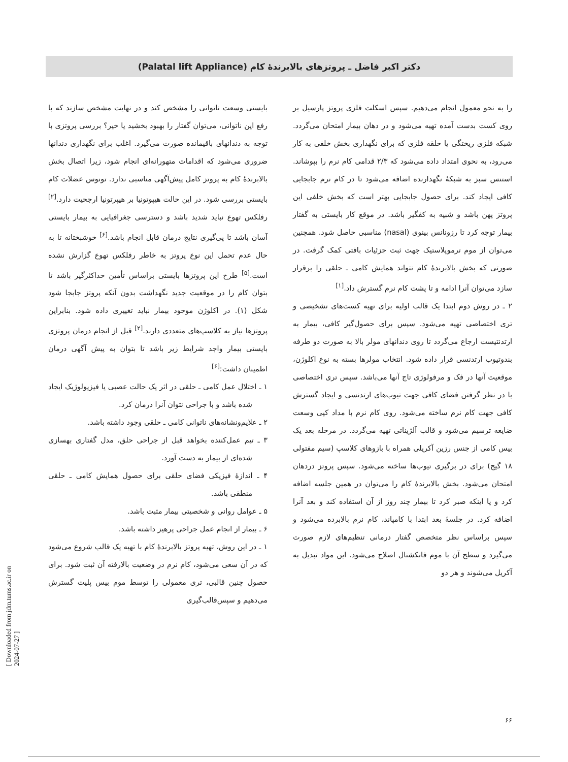دکتر اکبر فاضل ـ پروتزهای بالابرندهٔ کام (Palatal lift Appliance)
بایستی وسعت ناتوانی را مشخص کند و در نهایت مشخص سازند که با رفع این ناتوانی، می‌توان گفتار را بهبود بخشید یا خیر؟ بررسی پروتزی با توجه به دندانهای باقیمانده صورت می‌گیرد. اغلب برای نگهداری دندانها ضروری می‌شود که اقدامات متهورانه‌ای انجام شود، زیرا اتصال بخش بالابرندهٔ کام به پروتز کامل پیش‌آگهی مناسبی ندارد. تونوس عضلات کام بایستی بررسی شود. در این حالت هیپوتونیا بر هیپرتونیا ارجحیت دارد.<sup>[۲]</sup> رفلکس تهوع نباید شدید باشد و دسترسی جغرافیایی به بیمار بایستی آسان باشد تا پی‌گیری نتایج درمان قابل انجام باشد.<sup>[۶]</sup> خوشبختانه تا به حال عدم تحمل این نوع پروتز به خاطر رفلکس تهوع گزارش نشده است.<sup>[۵]</sup> طرح این پروتزها بایستی براساس تأمین حداکثرگیر باشد تا بتوان کام را در موقعیت جدید نگهداشت بدون آنکه پروتز جابجا شود شکل (۱). در اکلوژن موجود بیمار نباید تغییری داده شود. بنابراین پروتزها نیاز به کلاسپ‌های متعددی دارند.<sup>[۲]</sup> قبل از انجام درمان پروتزی بایستی بیمار واجد شرایط زیر باشد تا بتوان به پیش آگهی درمان اطمینان داشت:<sup>[۶]</sup>
۱ ـ اختلال عمل کامی ـ حلقی در اثر یک حالت عصبی یا فیزیولوژیک ایجاد شده باشد و با جراحی نتوان آنرا درمان کرد.
۲ ـ علایم‌ونشانه‌های ناتوانی کامی ـ حلقی وجود داشته باشد.
۳ ـ تیم عمل‌کننده بخواهد قبل از جراحی حلق، مدل گفتاری بهسازی شده‌ای از بیمار به دست آورد.
۴ ـ اندازهٔ فیزیکی فضای حلقی برای حصول همایش کامی ـ حلقی منطقی باشد.
۵ ـ عوامل روانی و شخصیتی بیمار مثبت باشد.
۶ ـ بیمار از انجام عمل جراحی پرهیز داشته باشد.
۱ ـ در این روش، تهیه پروتز بالابرندهٔ کام با تهیه یک قالب شروع می‌شود که در آن سعی می‌شود، کام نرم در وضعیت بالارفته آن ثبت شود. برای حصول چنین قالبی، تری معمولی را توسط موم بیس پلیت گسترش می‌دهیم و سپس‌قالب‌گیری
را به نحو معمول انجام می‌دهیم. سپس اسکلت فلزی پروتز پارسیل بر روی کست بدست آمده تهیه می‌شود و در دهان بیمار امتحان می‌گردد. شبکه فلزی ریختگی یا حلقه فلزی که برای نگهداری بخش خلفی به کار می‌رود، به نحوی امتداد داده می‌شود که ۲/۳ قدامی کام نرم را بپوشاند. استنس سبز به شبکهٔ نگهدارنده اضافه می‌شود تا در کام نرم جابجایی کافی ایجاد کند. برای حصول جابجایی بهتر است که بخش خلفی این پروتز پهن باشد و شبیه به کفگیر باشد. در موقع کار بایستی به گفتار بیمار توجه کرد تا رزونانس بینوی (nasal) مناسبی حاصل شود. همچنین می‌توان از موم ترموپلاستیک جهت ثبت جزئیات بافتی کمک گرفت. در صورتی که بخش بالابرندهٔ کام نتواند همایش کامی ـ حلقی را برقرار سازد می‌توان آنرا ادامه و تا پشت کام نرم گسترش داد.<sup>[۱]</sup>
۲ ـ در روش دوم ابتدا یک قالب اولیه برای تهیه کست‌های تشخیصی و تری اختصاصی تهیه می‌شود. سپس برای حصول‌گیر کافی، بیمار به ارتدنتیست ارجاع می‌گردد تا روی دندانهای مولر بالا به صورت دو طرفه بندوتیوب ارتدنسی قرار داده شود. انتخاب مولرها بسته به نوع اکلوژن، موقعیت آنها در فک و مرفولوژی تاج آنها می‌باشد. سپس تری اختصاصی با در نظر گرفتن فضای کافی جهت تیوب‌های ارتدنسی و ایجاد گسترش کافی جهت کام نرم ساخته می‌شود. روی کام نرم با مداد کپی وسعت ضایعه ترسیم می‌شود و قالب آلژیناتی تهیه می‌گردد. در مرحله بعد یک بیس کامی از جنس رزین آکریلی همراه با بازوهای کلاسپ (سیم مفتولی ۱۸ گیج) برای در برگیری تیوب‌ها ساخته می‌شود. سپس پروتز دردهان امتحان می‌شود. بخش بالابرندهٔ کام را می‌توان در همین جلسه اضافه کرد و یا اینکه صبر کرد تا بیمار چند روز از آن استفاده کند و بعد آنرا اضافه کرد. در جلسهٔ بعد ابتدا با کامپاند، کام نرم بالابرده می‌شود و سپس براساس نظر متخصص گفتار درمانی تنظیم‌های لازم صورت می‌گیرد و سطح آن با موم فانکشنال اصلاح می‌شود. این مواد تبدیل به آکریل می‌شوند و هر دو
۶۶
[ Downloaded from jdm.tums.ac.ir on 2024-07-27 ]